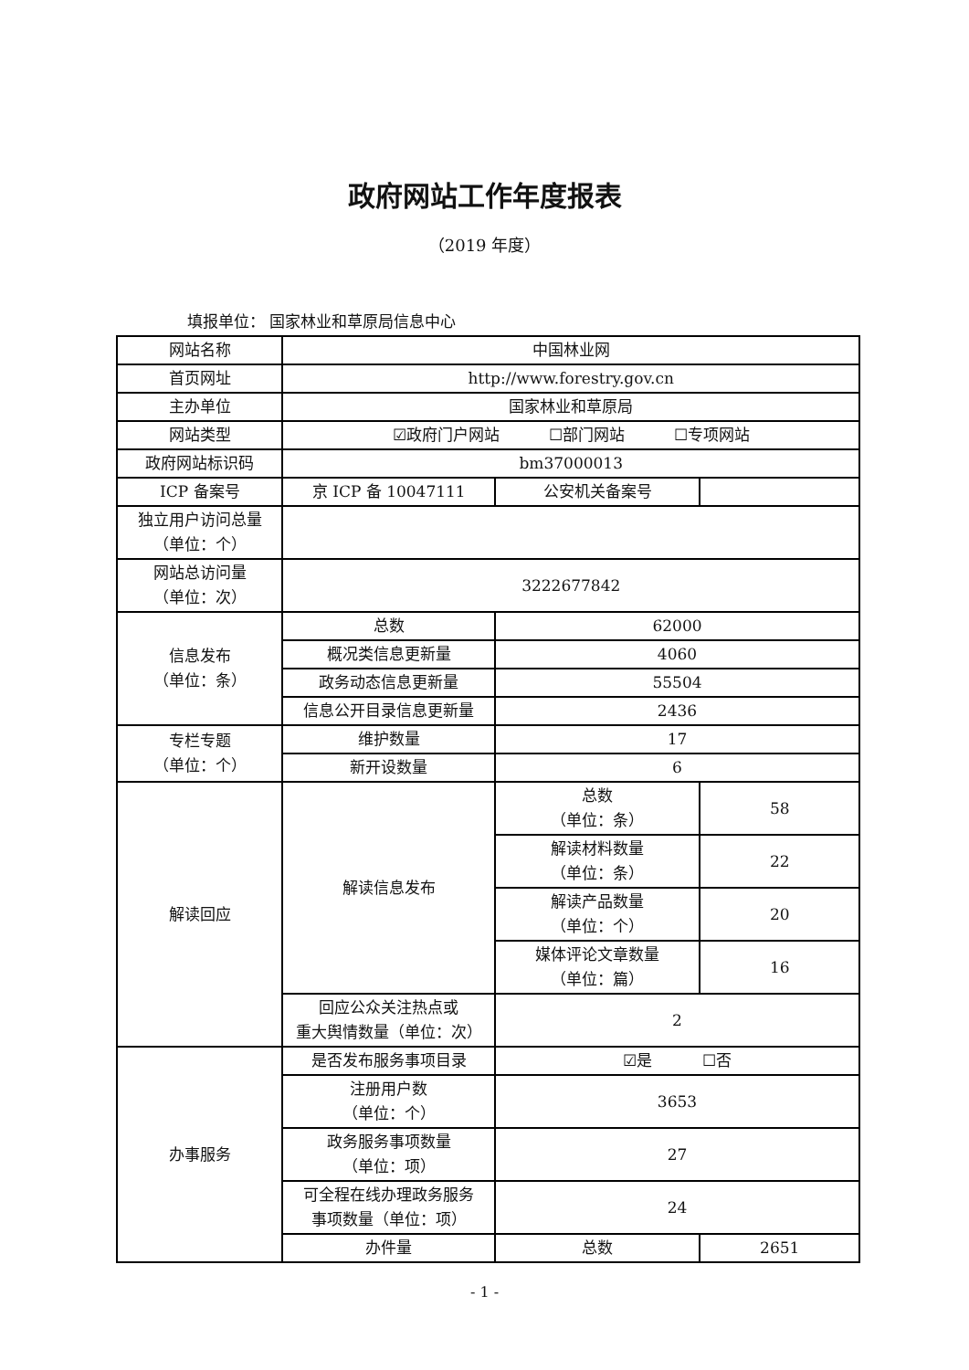政府网站工作年度报表
（2019 年度）
填报单位： 国家林业和草原局信息中心
| 网站名称 | 中国林业网 | | |
| 首页网址 | http://www.forestry.gov.cn | | |
| 主办单位 | 国家林业和草原局 | | |
| 网站类型 | ☑政府门户网站 ☐部门网站 ☐专项网站 | | |
| 政府网站标识码 | bm37000013 | | |
| ICP 备案号 | 京 ICP 备 10047111 | 公安机关备案号 | |
| 独立用户访问总量 （单位：个） | | | |
| 网站总访问量 （单位：次） | 3222677842 | | |
| 信息发布 （单位：条） | 总数 | 62000 | |
| | 概况类信息更新量 | 4060 | |
| | 政务动态信息更新量 | 55504 | |
| | 信息公开目录信息更新量 | 2436 | |
| 专栏专题 （单位：个） | 维护数量 | 17 | |
| | 新开设数量 | 6 | |
| 解读回应 | 解读信息发布 | 总数 （单位：条） | 58 |
| | | 解读材料数量 （单位：条） | 22 |
| | | 解读产品数量 （单位：个） | 20 |
| | | 媒体评论文章数量 （单位：篇） | 16 |
| | 回应公众关注热点或 重大舆情数量（单位：次） | 2 | |
| 办事服务 | 是否发布服务事项目录 | ☑是 ☐否 | |
| | 注册用户数 （单位：个） | 3653 | |
| | 政务服务事项数量 （单位：项） | 27 | |
| | 可全程在线办理政务服务 事项数量（单位：项） | 24 | |
| | 办件量 | 总数 | 2651 |
- 1 -